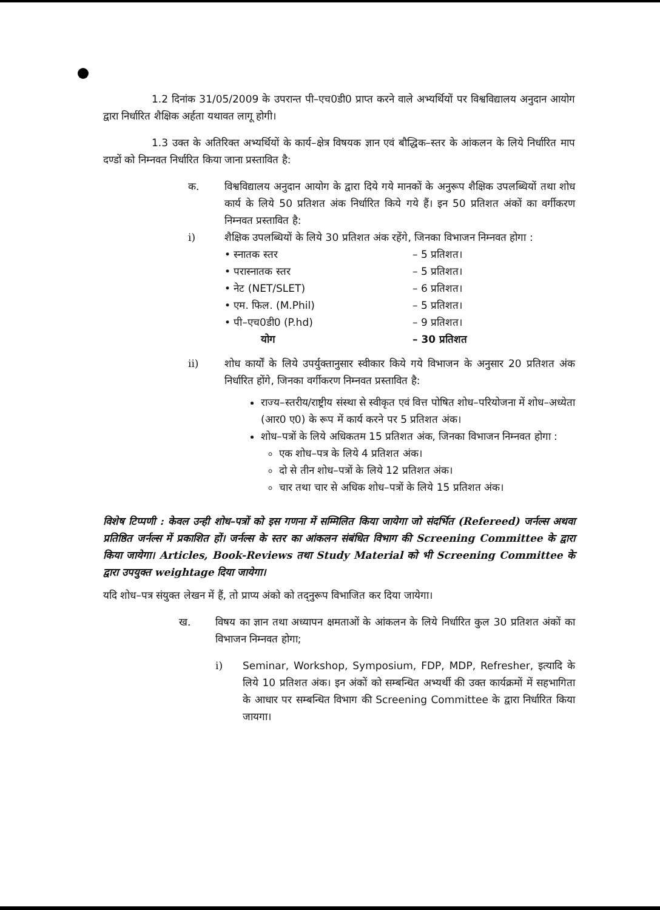1.2 दिनांक 31/05/2009 के उपरान्त पी–एच0डी0 प्राप्त करने वाले अभ्यर्थियों पर विश्वविद्यालय अनुदान आयोग द्वारा निर्धारित शैक्षिक अर्हता यथावत लागू होगी।
1.3 उक्त के अतिरिक्त अभ्यर्थियों के कार्य–क्षेत्र विषयक ज्ञान एवं बौद्धिक–स्तर के आंकलन के लिये निर्धारित माप दण्डों को निम्नवत निर्धारित किया जाना प्रस्तावित है:
क. विश्वविद्यालय अनुदान आयोग के द्वारा दिये गये मानकों के अनुरूप शैक्षिक उपलब्धियों तथा शोध कार्य के लिये 50 प्रतिशत अंक निर्धारित किये गये हैं। इन 50 प्रतिशत अंकों का वर्गीकरण निम्नवत प्रस्तावित है:
i) शैक्षिक उपलब्धियों के लिये 30 प्रतिशत अंक रहेंगे, जिनका विभाजन निम्नवत होगा :
| • स्नातक स्तर | – 5 प्रतिशत। |
| • परास्नातक स्तर | – 5 प्रतिशत। |
| • नेट (NET/SLET) | – 6 प्रतिशत। |
| • एम. फिल. (M.Phil) | – 5 प्रतिशत। |
| • पी–एच0डी0 (P.hd) | – 9 प्रतिशत। |
| योग | – 30 प्रतिशत |
ii) शोध कार्यों के लिये उपर्युक्तानुसार स्वीकार किये गये विभाजन के अनुसार 20 प्रतिशत अंक निर्धारित होंगे, जिनका वर्गीकरण निम्नवत प्रस्तावित है:
राज्य–स्तरीय/राष्ट्रीय संस्था से स्वीकृत एवं वित्त पोषित शोध–परियोजना में शोध–अध्येता (आर0 ए0) के रूप में कार्य करने पर 5 प्रतिशत अंक।
शोध–पत्रों के लिये अधिकतम 15 प्रतिशत अंक, जिनका विभाजन निम्नवत होगा :
एक शोध–पत्र के लिये 4 प्रतिशत अंक।
दो से तीन शोध–पत्रों के लिये 12 प्रतिशत अंक।
चार तथा चार से अधिक शोध–पत्रों के लिये 15 प्रतिशत अंक।
विशेष टिप्पणी : केवल उन्ही शोध–पत्रों को इस गणना में सम्मिलित किया जायेगा जो संदर्भित (Refereed) जर्नल्स अथवा प्रतिष्ठित जर्नल्स में प्रकाशित हों। जर्नल्स के स्तर का आंकलन संबंधित विभाग की Screening Committee के द्वारा किया जायेगा। Articles, Book-Reviews तथा Study Material को भी Screening Committee के द्वारा उपयुक्त weightage दिया जायेगा।
यदि शोध–पत्र संयुक्त लेखन में हैं, तो प्राप्य अंको को तद्नुरूप विभाजित कर दिया जायेगा।
ख. विषय का ज्ञान तथा अध्यापन क्षमताओं के आंकलन के लिये निर्धारित कुल 30 प्रतिशत अंकों का विभाजन निम्नवत होगा;
i) Seminar, Workshop, Symposium, FDP, MDP, Refresher, इत्यादि के लिये 10 प्रतिशत अंक। इन अंकों को सम्बन्धित अभ्यर्थी की उक्त कार्यक्रमों में सहभागिता के आधार पर सम्बन्धित विभाग की Screening Committee के द्वारा निर्धारित किया जायगा।